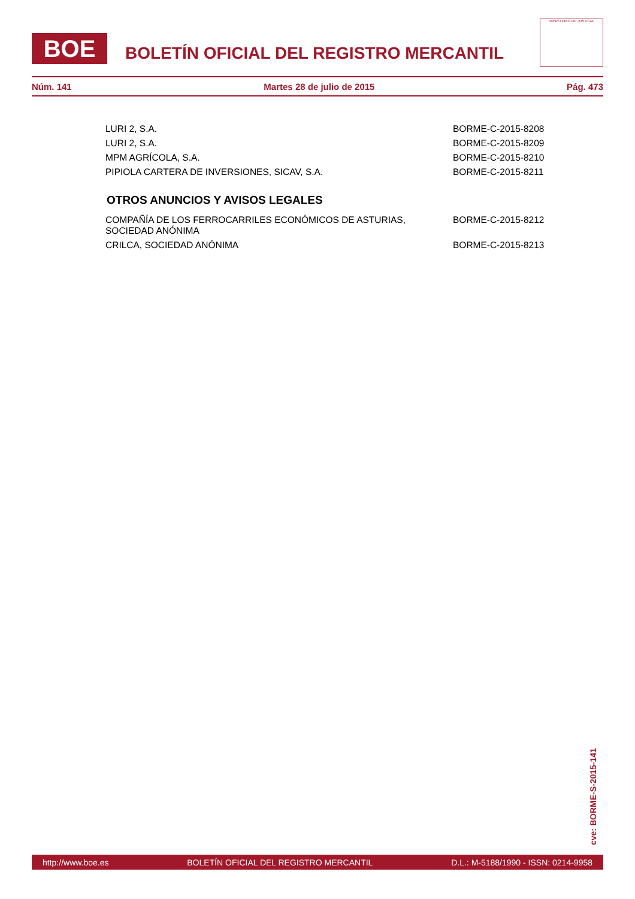BOE
BOLETÍN OFICIAL DEL REGISTRO MERCANTIL
MINISTERIO DE JUSTICIA
Núm. 141 Martes 28 de julio de 2015 Pág. 473
| LURI 2, S.A. | BORME-C-2015-8208 |
| LURI 2, S.A. | BORME-C-2015-8209 |
| MPM AGRÍCOLA, S.A. | BORME-C-2015-8210 |
| PIPIOLA CARTERA DE INVERSIONES, SICAV, S.A. | BORME-C-2015-8211 |
OTROS ANUNCIOS Y AVISOS LEGALES
| COMPAÑÍA DE LOS FERROCARRILES ECONÓMICOS DE ASTURIAS, SOCIEDAD ANÓNIMA | BORME-C-2015-8212 |
| CRILCA, SOCIEDAD ANÓNIMA | BORME-C-2015-8213 |
cve: BORME-S-2015-141
http://www.boe.es BOLETÍN OFICIAL DEL REGISTRO MERCANTIL D.L.: M-5188/1990 - ISSN: 0214-9958